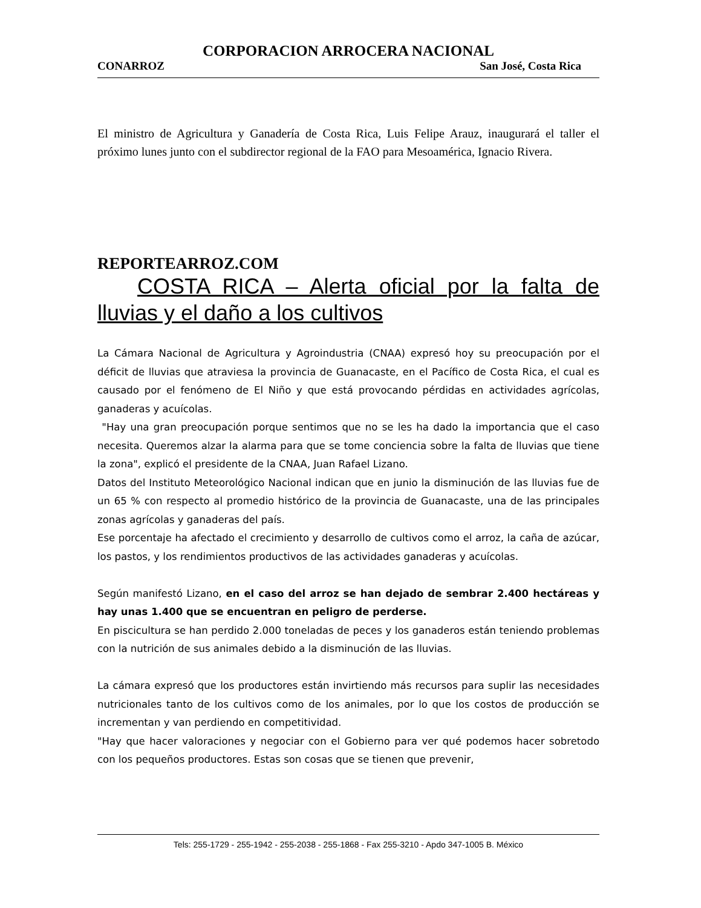CORPORACION ARROCERA NACIONAL
CONARROZ San José, Costa Rica
El ministro de Agricultura y Ganadería de Costa Rica, Luis Felipe Arauz, inaugurará el taller el próximo lunes junto con el subdirector regional de la FAO para Mesoamérica, Ignacio Rivera.
REPORTEARROZ.COM
COSTA RICA – Alerta oficial por la falta de lluvias y el daño a los cultivos
La Cámara Nacional de Agricultura y Agroindustria (CNAA) expresó hoy su preocupación por el déficit de lluvias que atraviesa la provincia de Guanacaste, en el Pacífico de Costa Rica, el cual es causado por el fenómeno de El Niño y que está provocando pérdidas en actividades agrícolas, ganaderas y acuícolas.
"Hay una gran preocupación porque sentimos que no se les ha dado la importancia que el caso necesita. Queremos alzar la alarma para que se tome conciencia sobre la falta de lluvias que tiene la zona", explicó el presidente de la CNAA, Juan Rafael Lizano.
Datos del Instituto Meteorológico Nacional indican que en junio la disminución de las lluvias fue de un 65 % con respecto al promedio histórico de la provincia de Guanacaste, una de las principales zonas agrícolas y ganaderas del país.
Ese porcentaje ha afectado el crecimiento y desarrollo de cultivos como el arroz, la caña de azúcar, los pastos, y los rendimientos productivos de las actividades ganaderas y acuícolas.
Según manifestó Lizano, en el caso del arroz se han dejado de sembrar 2.400 hectáreas y hay unas 1.400 que se encuentran en peligro de perderse.
En piscicultura se han perdido 2.000 toneladas de peces y los ganaderos están teniendo problemas con la nutrición de sus animales debido a la disminución de las lluvias.
La cámara expresó que los productores están invirtiendo más recursos para suplir las necesidades nutricionales tanto de los cultivos como de los animales, por lo que los costos de producción se incrementan y van perdiendo en competitividad.
"Hay que hacer valoraciones y negociar con el Gobierno para ver qué podemos hacer sobretodo con los pequeños productores. Estas son cosas que se tienen que prevenir,
Tels: 255-1729 - 255-1942 - 255-2038 - 255-1868 - Fax 255-3210 - Apdo 347-1005 B. México